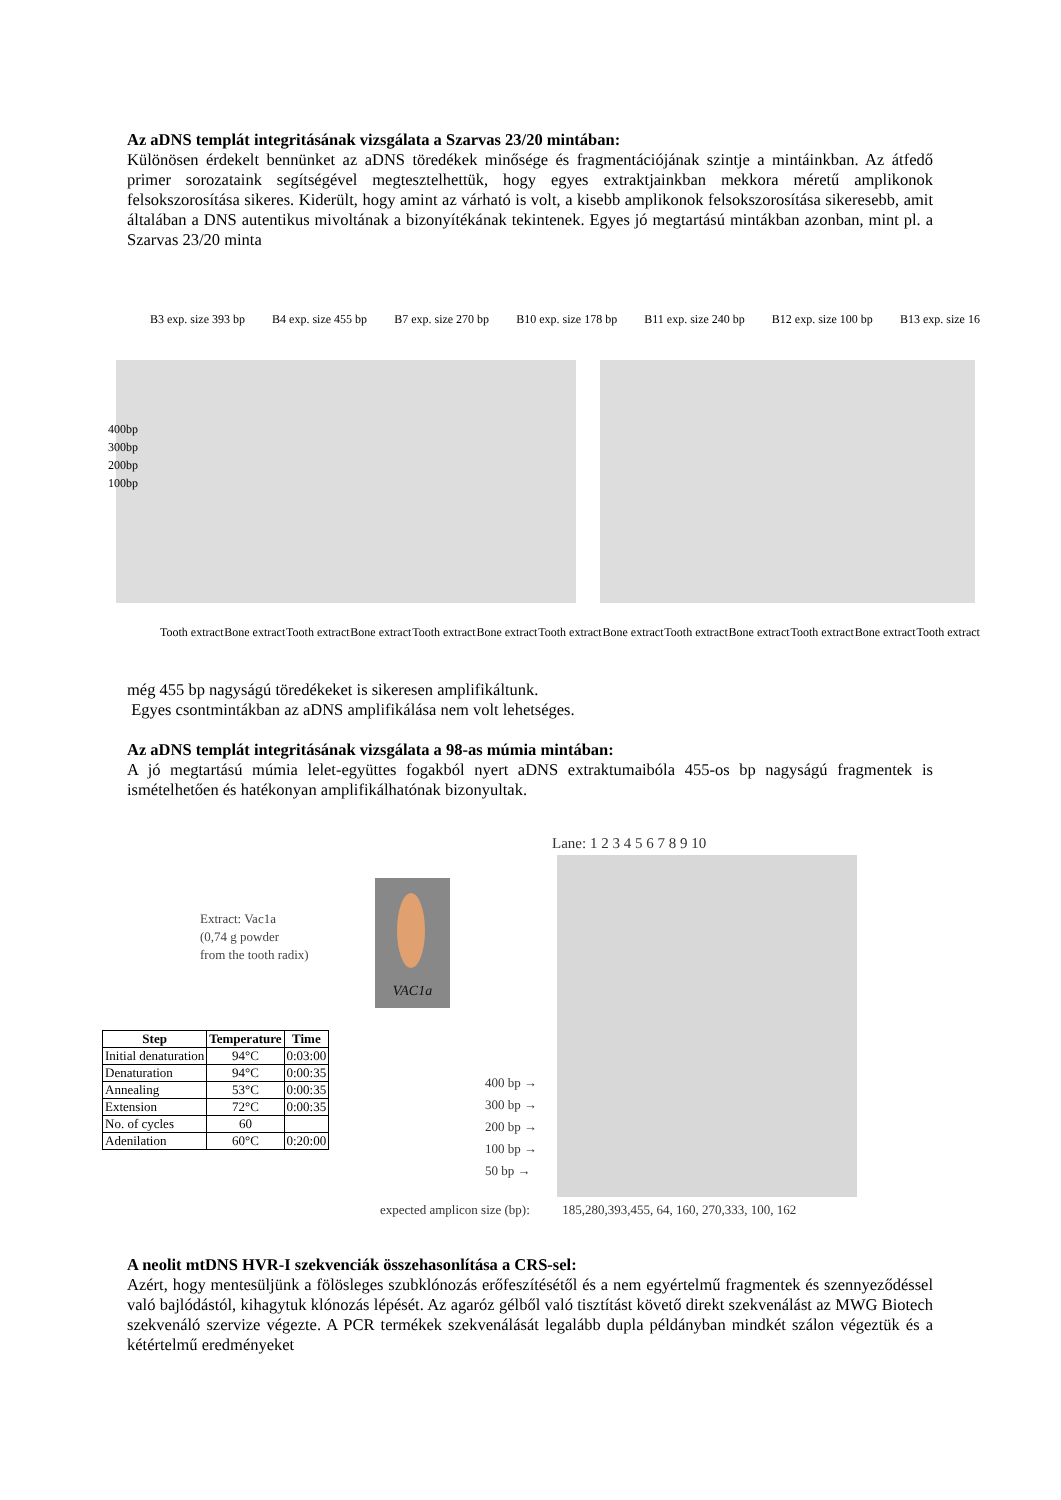Az aDNS templát integritásának vizsgálata a Szarvas 23/20 mintában:
Különösen érdekelt bennünket az aDNS töredékek minősége és fragmentációjának szintje a mintáinkban. Az átfedő primer sorozataink segítségével megtesztelhettük, hogy egyes extraktjainkban mekkora méretű amplikonok felsokszorosítása sikeres. Kiderült, hogy amint az várható is volt, a kisebb amplikonok felsokszorosítása sikeresebb, amit általában a DNS autentikus mivoltának a bizonyítékának tekintenek. Egyes jó megtartású mintákban azonban, mint pl. a Szarvas 23/20 minta
B3 exp. size 393 bp B4 exp. size 455 bp B7 exp. size 270 bp B10 exp. size 178 bp B11 exp. size 240 bp B12 exp. size 100 bp B13 exp. size 16
400bp
300bp
200bp
100bp
Tooth extract Bone extract Tooth extract Bone extract Tooth extract Bone extract Tooth extract Bone extract Tooth extract Bone extract Tooth extract Bone extract Tooth extract
még 455 bp nagyságú töredékeket is sikeresen amplifikáltunk.
Egyes csontmintákban az aDNS amplifikálása nem volt lehetséges.
Az aDNS templát integritásának vizsgálata a 98-as múmia mintában:
A jó megtartású múmia lelet-együttes fogakból nyert aDNS extraktumaibóla 455-os bp nagyságú fragmentek is ismételhetően és hatékonyan amplifikálhatónak bizonyultak.
Extract: Vac1a
(0,74 g powder
from the tooth radix)
VAC1a
| Step | Temperature | Time |
| --- | --- | --- |
| Initial denaturation | 94°C | 0:03:00 |
| Denaturation | 94°C | 0:00:35 |
| Annealing | 53°C | 0:00:35 |
| Extension | 72°C | 0:00:35 |
| No. of cycles | 60 | |
| Adenilation | 60°C | 0:20:00 |
Lane: 1 2 3 4 5 6 7 8 9 10
400 bp →
300 bp →
200 bp →
100 bp →
50 bp →
expected amplicon size (bp): 185,280,393,455, 64, 160, 270,333, 100, 162
A neolit mtDNS HVR-I szekvenciák összehasonlítása a CRS-sel:
Azért, hogy mentesüljünk a fölösleges szubklónozás erőfeszítésétől és a nem egyértelmű fragmentek és szennyeződéssel való bajlódástól, kihagytuk klónozás lépését. Az agaróz gélből való tisztítást követő direkt szekvenálást az MWG Biotech szekvenáló szervize végezte. A PCR termékek szekvenálását legalább dupla példányban mindkét szálon végeztük és a kétértelmű eredményeket